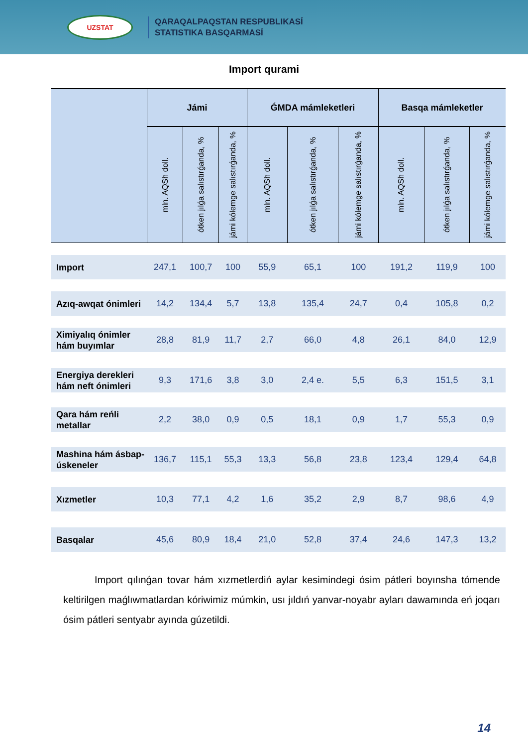UZSTAT
QARAQALPAQSTAN RESPUBLIKASÍ
STATISTIKA BASQARMASÍ
Import qurami
| | Jámi | | | ǴMDA mámleketleri | | | Basqa mámleketler | | |
| --- | --- | --- | --- | --- | --- | --- | --- | --- | --- |
| | mln. AQSh doll. | ótken jılǵa salıstırǵanda, % | jámi kólemge salıstırǵanda, % | mln. AQSh doll. | ótken jılǵa salıstırǵanda, % | jámi kólemge salıstırǵanda, % | mln. AQSh doll. | ótken jılǵa salıstırǵanda, % | jámi kólemge salıstırǵanda, % |
| Import | 247,1 | 100,7 | 100 | 55,9 | 65,1 | 100 | 191,2 | 119,9 | 100 |
| Azıq-awqat ónimleri | 14,2 | 134,4 | 5,7 | 13,8 | 135,4 | 24,7 | 0,4 | 105,8 | 0,2 |
| Ximiyalıq ónimler hám buyımlar | 28,8 | 81,9 | 11,7 | 2,7 | 66,0 | 4,8 | 26,1 | 84,0 | 12,9 |
| Energiya derekleri hám neft ónimleri | 9,3 | 171,6 | 3,8 | 3,0 | 2,4 e. | 5,5 | 6,3 | 151,5 | 3,1 |
| Qara hám reńli metallar | 2,2 | 38,0 | 0,9 | 0,5 | 18,1 | 0,9 | 1,7 | 55,3 | 0,9 |
| Mashina hám ásbap- úskeneler | 136,7 | 115,1 | 55,3 | 13,3 | 56,8 | 23,8 | 123,4 | 129,4 | 64,8 |
| Xızmetler | 10,3 | 77,1 | 4,2 | 1,6 | 35,2 | 2,9 | 8,7 | 98,6 | 4,9 |
| Basqalar | 45,6 | 80,9 | 18,4 | 21,0 | 52,8 | 37,4 | 24,6 | 147,3 | 13,2 |
Import qılınǵan tovar hám xızmetlerdiń aylar kesimindegi ósim pátleri boyınsha tómende keltirilgen maǵlıwmatlardan kóriwimiz múmkin, usı jıldıń yanvar-noyabr ayları dawamında eń joqarı ósim pátleri sentyabr ayında gúzetildi.
14